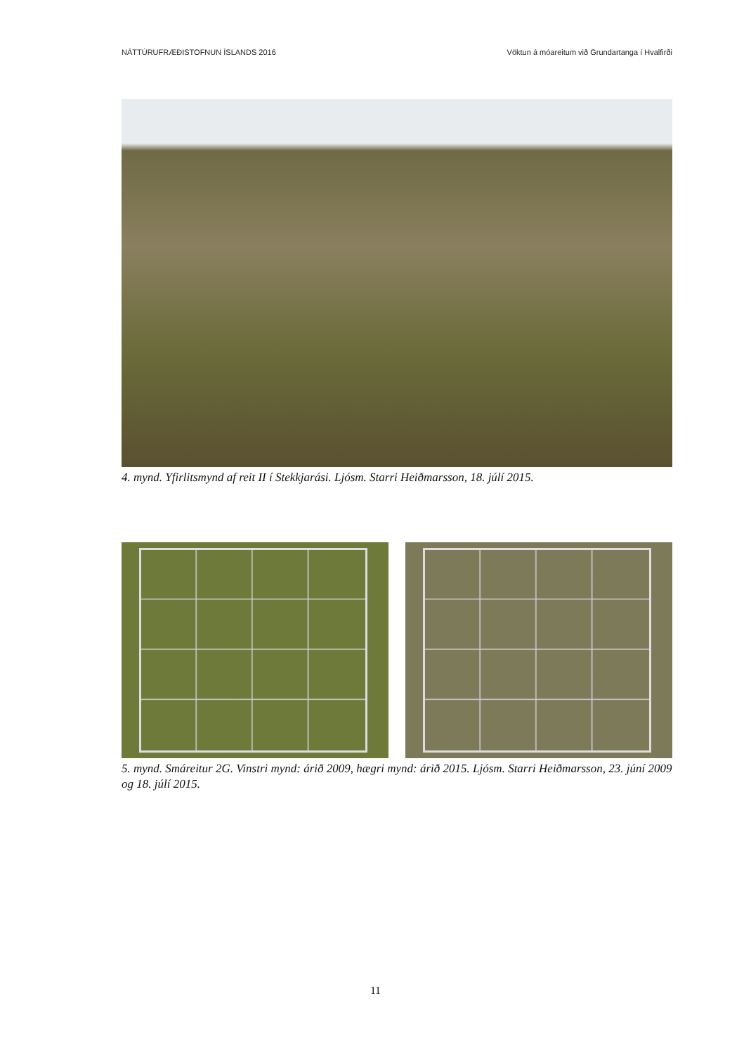NÁTTÚRUFRÆÐISTOFNUN ÍSLANDS 2016 Vöktun á móareitum við Grundartanga í Hvalfirði
4. mynd. Yfirlitsmynd af reit II í Stekkjarási. Ljósm. Starri Heiðmarsson, 18. júlí 2015.
5. mynd. Smáreitur 2G. Vinstri mynd: árið 2009, hægri mynd: árið 2015. Ljósm. Starri Heiðmarsson, 23. júní 2009 og 18. júlí 2015.
11